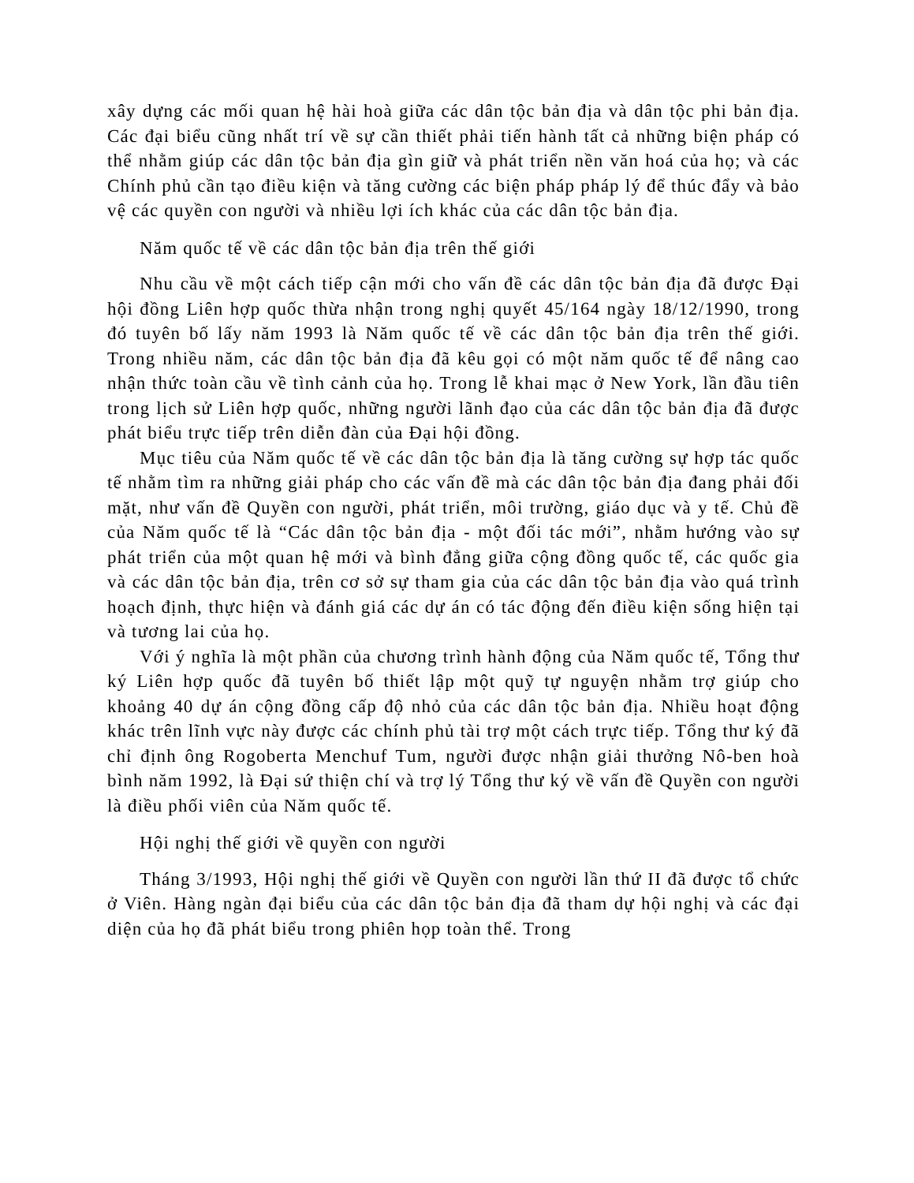xây dựng các mối quan hệ hài hoà giữa các dân tộc bản địa và dân tộc phi bản địa. Các đại biểu cũng nhất trí về sự cần thiết phải tiến hành tất cả những biện pháp có thể nhằm giúp các dân tộc bản địa gìn giữ và phát triển nền văn hoá của họ; và các Chính phủ cần tạo điều kiện và tăng cường các biện pháp pháp lý để thúc đẩy và bảo vệ các quyền con người và nhiều lợi ích khác của các dân tộc bản địa.
Năm quốc tế về các dân tộc bản địa trên thế giới
Nhu cầu về một cách tiếp cận mới cho vấn đề các dân tộc bản địa đã được Đại hội đồng Liên hợp quốc thừa nhận trong nghị quyết 45/164 ngày 18/12/1990, trong đó tuyên bố lấy năm 1993 là Năm quốc tế về các dân tộc bản địa trên thế giới. Trong nhiều năm, các dân tộc bản địa đã kêu gọi có một năm quốc tế để nâng cao nhận thức toàn cầu về tình cảnh của họ. Trong lễ khai mạc ở New York, lần đầu tiên trong lịch sử Liên hợp quốc, những người lãnh đạo của các dân tộc bản địa đã được phát biểu trực tiếp trên diễn đàn của Đại hội đồng.
Mục tiêu của Năm quốc tế về các dân tộc bản địa là tăng cường sự hợp tác quốc tế nhằm tìm ra những giải pháp cho các vấn đề mà các dân tộc bản địa đang phải đối mặt, như vấn đề Quyền con người, phát triển, môi trường, giáo dục và y tế. Chủ đề của Năm quốc tế là “Các dân tộc bản địa - một đối tác mới”, nhằm hướng vào sự phát triển của một quan hệ mới và bình đẳng giữa cộng đồng quốc tế, các quốc gia và các dân tộc bản địa, trên cơ sở sự tham gia của các dân tộc bản địa vào quá trình hoạch định, thực hiện và đánh giá các dự án có tác động đến điều kiện sống hiện tại và tương lai của họ.
Với ý nghĩa là một phần của chương trình hành động của Năm quốc tế, Tổng thư ký Liên hợp quốc đã tuyên bố thiết lập một quỹ tự nguyện nhằm trợ giúp cho khoảng 40 dự án cộng đồng cấp độ nhỏ của các dân tộc bản địa. Nhiều hoạt động khác trên lĩnh vực này được các chính phủ tài trợ một cách trực tiếp. Tổng thư ký đã chỉ định ông Rogoberta Menchuf Tum, người được nhận giải thưởng Nô-ben hoà bình năm 1992, là Đại sứ thiện chí và trợ lý Tổng thư ký về vấn đề Quyền con người là điều phối viên của Năm quốc tế.
Hội nghị thế giới về quyền con người
Tháng 3/1993, Hội nghị thế giới về Quyền con người lần thứ II đã được tổ chức ở Viên. Hàng ngàn đại biểu của các dân tộc bản địa đã tham dự hội nghị và các đại diện của họ đã phát biểu trong phiên họp toàn thể. Trong